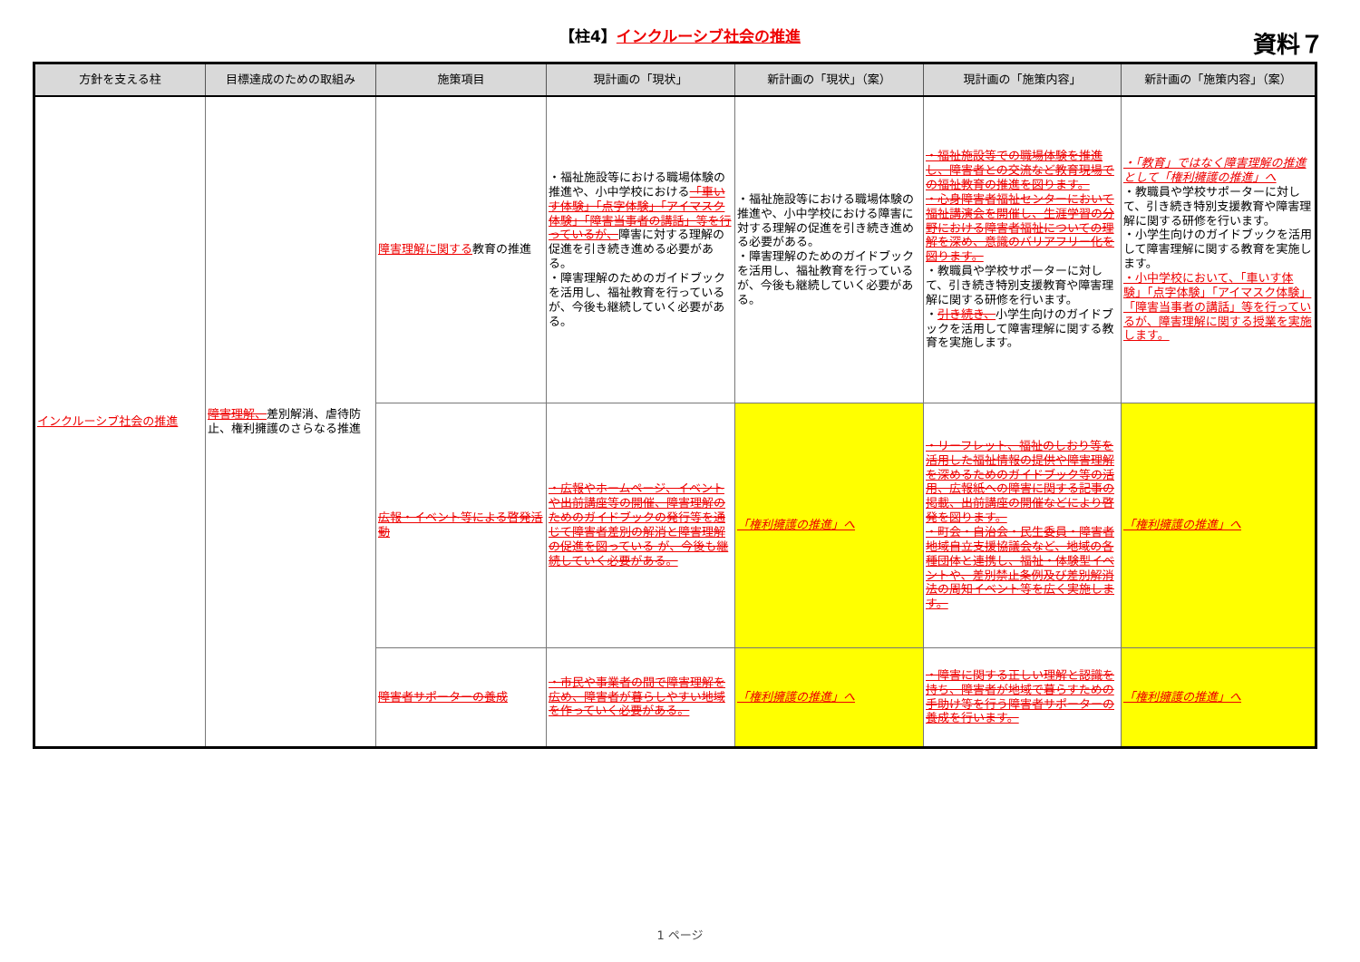【柱4】インクルーシブ社会の推進
資料７
| 方針を支える柱 | 目標達成のための取組み | 施策項目 | 現計画の「現状」 | 新計画の「現状」（案） | 現計画の「施策内容」 | 新計画の「施策内容」（案） |
| --- | --- | --- | --- | --- | --- | --- |
| インクルーシブ社会の推進 | 障害理解、 差別解消、虐待防止、権利擁護のさらなる推進 | 障害理解に関する 教育の推進 | ・福祉施設等における職場体験の推進や、小中学校における 「車いす体験」「点字体験」「アイマスク体験」「障害当事者の講話」等を行っているが、 障害に対する理解の促進を引き続き進める必要がある。 ・障害理解のためのガイドブックを活用し、福祉教育を行っているが、今後も継続していく必要がある。 | ・福祉施設等における職場体験の推進や、小中学校における障害に対する理解の促進を引き続き進める必要がある。 ・障害理解のためのガイドブックを活用し、福祉教育を行っているが、今後も継続していく必要がある。 | ・福祉施設等での職場体験を推進し、障害者との交流など教育現場での福祉教育の推進を図ります。 ・心身障害者福祉センターにおいて福祉講演会を開催し、生涯学習の分野における障害者福祉についての理解を深め、意識のバリアフリー化を図ります。 ・教職員や学校サポーターに対して、引き続き特別支援教育や障害理解に関する研修を行います。 ・ 引き続き、 小学生向けのガイドブックを活用して障害理解に関する教育を実施します。 | ・「教育」ではなく障害理解の推進として「権利擁護の推進」へ ・教職員や学校サポーターに対して、引き続き特別支援教育や障害理解に関する研修を行います。 ・小学生向けのガイドブックを活用して障害理解に関する教育を実施します。 ・小中学校において、「車いす体験」「点字体験」「アイマスク体験」「障害当事者の講話」等を行っているが、障害理解に関する授業を実施します。 |
| | | 広報・イベント等による啓発活動 | ・広報やホームページ、イベントや出前講座等の開催、障害理解のためのガイドブックの発行等を通じて障害者差別の解消と障害理解の促進を図っている が、今後も継続していく必要がある。 | 「権利擁護の推進」へ | ・リーフレット、福祉のしおり等を活用した福祉情報の提供や障害理解を深めるためのガイドブック等の活用、広報紙への障害に関する記事の掲載、出前講座の開催などにより啓発を図ります。 ・町会・自治会・民生委員・障害者地域自立支援協議会など、地域の各種団体と連携し、福祉・体験型イベントや、差別禁止条例及び差別解消法の周知イベント等を広く実施します。 | 「権利擁護の推進」へ |
| | | 障害者サポーターの養成 | ・市民や事業者の間で障害理解を広め、障害者が暮らしやすい地域を作っていく必要がある。 | 「権利擁護の推進」へ | ・障害に関する正しい理解と認識を持ち、障害者が地域で暮らすための手助け等を行う障害者サポーターの養成を行います。 | 「権利擁護の推進」へ |
1 ページ